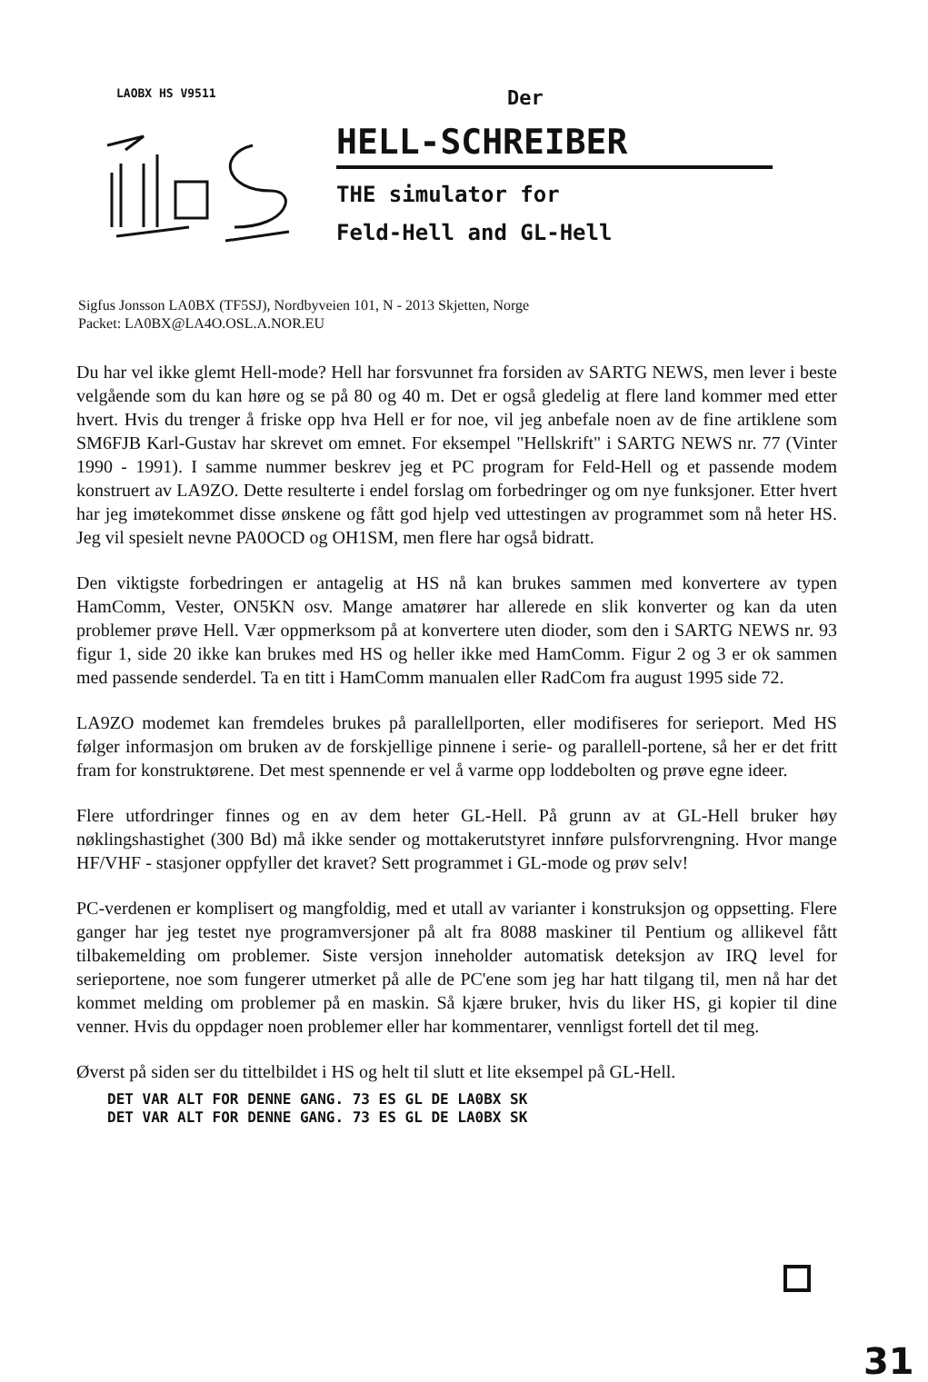LAOBX HS V9511
Der
HELL-SCHREIBER
THE simulator for
Feld-Hell and GL-Hell
Sigfus Jonsson LA0BX (TF5SJ), Nordbyveien 101, N - 2013 Skjetten, Norge
Packet: LA0BX@LA4O.OSL.A.NOR.EU
Du har vel ikke glemt Hell-mode? Hell har forsvunnet fra forsiden av SARTG NEWS, men lever i beste velgående som du kan høre og se på 80 og 40 m. Det er også gledelig at flere land kommer med etter hvert. Hvis du trenger å friske opp hva Hell er for noe, vil jeg anbefale noen av de fine artiklene som SM6FJB Karl-Gustav har skrevet om emnet. For eksempel "Hellskrift" i SARTG NEWS nr. 77 (Vinter 1990 - 1991). I samme nummer beskrev jeg et PC program for Feld-Hell og et passende modem konstruert av LA9ZO. Dette resulterte i endel forslag om forbedringer og om nye funksjoner. Etter hvert har jeg imøtekommet disse ønskene og fått god hjelp ved uttestingen av programmet som nå heter HS. Jeg vil spesielt nevne PA0OCD og OH1SM, men flere har også bidratt.
Den viktigste forbedringen er antagelig at HS nå kan brukes sammen med konvertere av typen HamComm, Vester, ON5KN osv. Mange amatører har allerede en slik konverter og kan da uten problemer prøve Hell. Vær oppmerksom på at konvertere uten dioder, som den i SARTG NEWS nr. 93 figur 1, side 20 ikke kan brukes med HS og heller ikke med HamComm. Figur 2 og 3 er ok sammen med passende senderdel. Ta en titt i HamComm manualen eller RadCom fra august 1995 side 72.
LA9ZO modemet kan fremdeles brukes på parallellporten, eller modifiseres for serieport. Med HS følger informasjon om bruken av de forskjellige pinnene i serie- og parallell-portene, så her er det fritt fram for konstruktørene. Det mest spennende er vel å varme opp loddebolten og prøve egne ideer.
Flere utfordringer finnes og en av dem heter GL-Hell. På grunn av at GL-Hell bruker høy nøklingshastighet (300 Bd) må ikke sender og mottakerutstyret innføre pulsforvrengning. Hvor mange HF/VHF - stasjoner oppfyller det kravet? Sett programmet i GL-mode og prøv selv!
PC-verdenen er komplisert og mangfoldig, med et utall av varianter i konstruksjon og oppsetting. Flere ganger har jeg testet nye programversjoner på alt fra 8088 maskiner til Pentium og allikevel fått tilbakemelding om problemer. Siste versjon inneholder automatisk deteksjon av IRQ level for serieportene, noe som fungerer utmerket på alle de PC'ene som jeg har hatt tilgang til, men nå har det kommet melding om problemer på en maskin. Så kjære bruker, hvis du liker HS, gi kopier til dine venner. Hvis du oppdager noen problemer eller har kommentarer, vennligst fortell det til meg.
Øverst på siden ser du tittelbildet i HS og helt til slutt et lite eksempel på GL-Hell.
DET VAR ALT FOR DENNE GANG. 73 ES GL DE LA0BX SK
DET VAR ALT FOR DENNE GANG. 73 ES GL DE LA0BX SK
31